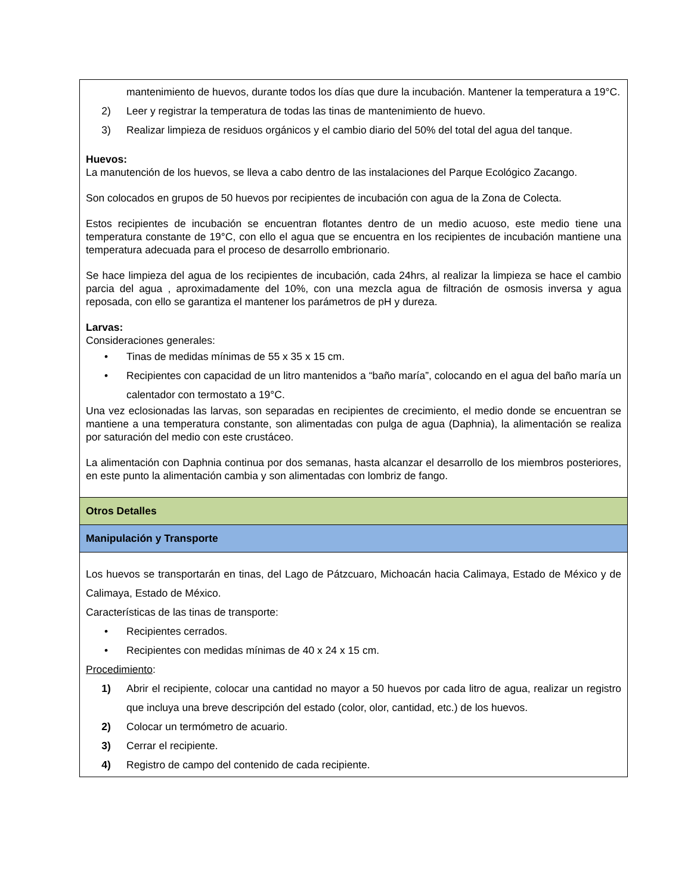| mantenimiento de huevos, durante todos los días que dure la incubación. Mantener la temperatura a 19°C. 2) Leer y registrar la temperatura de todas las tinas de mantenimiento de huevo. 3) Realizar limpieza de residuos orgánicos y el cambio diario del 50% del total del agua del tanque. Huevos: La manutención de los huevos, se lleva a cabo dentro de las instalaciones del Parque Ecológico Zacango. Son colocados en grupos de 50 huevos por recipientes de incubación con agua de la Zona de Colecta. Estos recipientes de incubación se encuentran flotantes dentro de un medio acuoso, este medio tiene una temperatura constante de 19°C, con ello el agua que se encuentra en los recipientes de incubación mantiene una temperatura adecuada para el proceso de desarrollo embrionario. Se hace limpieza del agua de los recipientes de incubación, cada 24hrs, al realizar la limpieza se hace el cambio parcia del agua , aproximadamente del 10%, con una mezcla agua de filtración de osmosis inversa y agua reposada, con ello se garantiza el mantener los parámetros de pH y dureza. Larvas: Consideraciones generales: • Tinas de medidas mínimas de 55 x 35 x 15 cm. • Recipientes con capacidad de un litro mantenidos a “baño maría”, colocando en el agua del baño maría un calentador con termostato a 19°C. Una vez eclosionadas las larvas, son separadas en recipientes de crecimiento, el medio donde se encuentran se mantiene a una temperatura constante, son alimentadas con pulga de agua (Daphnia), la alimentación se realiza por saturación del medio con este crustáceo. La alimentación con Daphnia continua por dos semanas, hasta alcanzar el desarrollo de los miembros posteriores, en este punto la alimentación cambia y son alimentadas con lombriz de fango. |
| Otros Detalles |
| Manipulación y Transporte |
| Los huevos se transportarán en tinas, del Lago de Pátzcuaro, Michoacán hacia Calimaya, Estado de México y de Calimaya, Estado de México. Características de las tinas de transporte: • Recipientes cerrados. • Recipientes con medidas mínimas de 40 x 24 x 15 cm. Procedimiento : 1) Abrir el recipiente, colocar una cantidad no mayor a 50 huevos por cada litro de agua, realizar un registro que incluya una breve descripción del estado (color, olor, cantidad, etc.) de los huevos. 2) Colocar un termómetro de acuario. 3) Cerrar el recipiente. 4) Registro de campo del contenido de cada recipiente. |